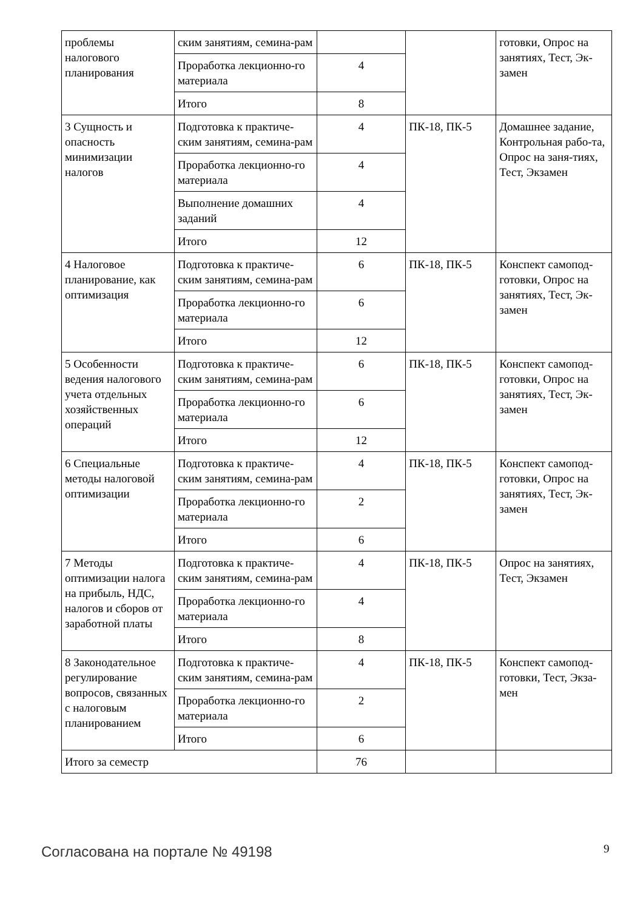| проблемы налогового планирования | ским занятиям, семина-рам | | | готовки, Опрос на занятиях, Тест, Эк-замен |
| | Проработка лекционно-го материала | 4 | | |
| | Итого | 8 | | |
| 3 Сущность и опасность минимизации налогов | Подготовка к практиче-ским занятиям, семина-рам | 4 | ПК-18, ПК-5 | Домашнее задание, Контрольная рабо-та, Опрос на заня-тиях, Тест, Экзамен |
| | Проработка лекционно-го материала | 4 | | |
| | Выполнение домашних заданий | 4 | | |
| | Итого | 12 | | |
| 4 Налоговое планирование, как оптимизация | Подготовка к практиче-ским занятиям, семина-рам | 6 | ПК-18, ПК-5 | Конспект самопод-готовки, Опрос на занятиях, Тест, Эк-замен |
| | Проработка лекционно-го материала | 6 | | |
| | Итого | 12 | | |
| 5 Особенности ведения налогового учета отдельных хозяйственных операций | Подготовка к практиче-ским занятиям, семина-рам | 6 | ПК-18, ПК-5 | Конспект самопод-готовки, Опрос на занятиях, Тест, Эк-замен |
| | Проработка лекционно-го материала | 6 | | |
| | Итого | 12 | | |
| 6 Специальные методы налоговой оптимизации | Подготовка к практиче-ским занятиям, семина-рам | 4 | ПК-18, ПК-5 | Конспект самопод-готовки, Опрос на занятиях, Тест, Эк-замен |
| | Проработка лекционно-го материала | 2 | | |
| | Итого | 6 | | |
| 7 Методы оптимизации налога на прибыль, НДС, налогов и сборов от заработной платы | Подготовка к практиче-ским занятиям, семина-рам | 4 | ПК-18, ПК-5 | Опрос на занятиях, Тест, Экзамен |
| | Проработка лекционно-го материала | 4 | | |
| | Итого | 8 | | |
| 8 Законодательное регулирование вопросов, связанных с налоговым планированием | Подготовка к практиче-ским занятиям, семина-рам | 4 | ПК-18, ПК-5 | Конспект самопод-готовки, Тест, Экза-мен |
| | Проработка лекционно-го материала | 2 | | |
| | Итого | 6 | | |
| Итого за семестр | | 76 | | |
Согласована на портале № 49198 9